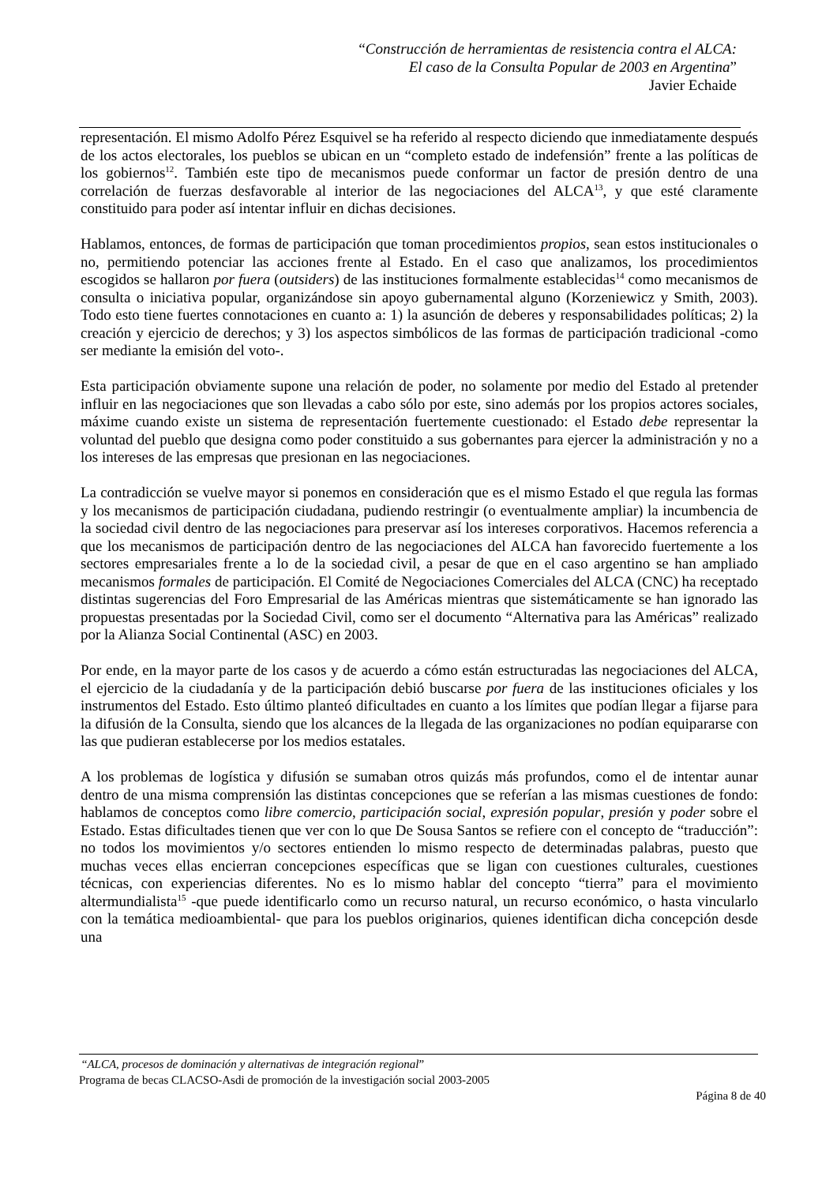“Construcción de herramientas de resistencia contra el ALCA:
El caso de la Consulta Popular de 2003 en Argentina”
Javier Echaide
representación. El mismo Adolfo Pérez Esquivel se ha referido al respecto diciendo que inmediatamente después de los actos electorales, los pueblos se ubican en un “completo estado de indefensión” frente a las políticas de los gobiernos<sup>12</sup>. También este tipo de mecanismos puede conformar un factor de presión dentro de una correlación de fuerzas desfavorable al interior de las negociaciones del ALCA<sup>13</sup>, y que esté claramente constituido para poder así intentar influir en dichas decisiones.
Hablamos, entonces, de formas de participación que toman procedimientos propios, sean estos institucionales o no, permitiendo potenciar las acciones frente al Estado. En el caso que analizamos, los procedimientos escogidos se hallaron por fuera (outsiders) de las instituciones formalmente establecidas<sup>14</sup> como mecanismos de consulta o iniciativa popular, organizándose sin apoyo gubernamental alguno (Korzeniewicz y Smith, 2003). Todo esto tiene fuertes connotaciones en cuanto a: 1) la asunción de deberes y responsabilidades políticas; 2) la creación y ejercicio de derechos; y 3) los aspectos simbólicos de las formas de participación tradicional -como ser mediante la emisión del voto-.
Esta participación obviamente supone una relación de poder, no solamente por medio del Estado al pretender influir en las negociaciones que son llevadas a cabo sólo por este, sino además por los propios actores sociales, máxime cuando existe un sistema de representación fuertemente cuestionado: el Estado debe representar la voluntad del pueblo que designa como poder constituido a sus gobernantes para ejercer la administración y no a los intereses de las empresas que presionan en las negociaciones.
La contradicción se vuelve mayor si ponemos en consideración que es el mismo Estado el que regula las formas y los mecanismos de participación ciudadana, pudiendo restringir (o eventualmente ampliar) la incumbencia de la sociedad civil dentro de las negociaciones para preservar así los intereses corporativos. Hacemos referencia a que los mecanismos de participación dentro de las negociaciones del ALCA han favorecido fuertemente a los sectores empresariales frente a lo de la sociedad civil, a pesar de que en el caso argentino se han ampliado mecanismos formales de participación. El Comité de Negociaciones Comerciales del ALCA (CNC) ha receptado distintas sugerencias del Foro Empresarial de las Américas mientras que sistemáticamente se han ignorado las propuestas presentadas por la Sociedad Civil, como ser el documento “Alternativa para las Américas” realizado por la Alianza Social Continental (ASC) en 2003.
Por ende, en la mayor parte de los casos y de acuerdo a cómo están estructuradas las negociaciones del ALCA, el ejercicio de la ciudadanía y de la participación debió buscarse por fuera de las instituciones oficiales y los instrumentos del Estado. Esto último planteó dificultades en cuanto a los límites que podían llegar a fijarse para la difusión de la Consulta, siendo que los alcances de la llegada de las organizaciones no podían equipararse con las que pudieran establecerse por los medios estatales.
A los problemas de logística y difusión se sumaban otros quizás más profundos, como el de intentar aunar dentro de una misma comprensión las distintas concepciones que se referían a las mismas cuestiones de fondo: hablamos de conceptos como libre comercio, participación social, expresión popular, presión y poder sobre el Estado. Estas dificultades tienen que ver con lo que De Sousa Santos se refiere con el concepto de “traducción”: no todos los movimientos y/o sectores entienden lo mismo respecto de determinadas palabras, puesto que muchas veces ellas encierran concepciones específicas que se ligan con cuestiones culturales, cuestiones técnicas, con experiencias diferentes. No es lo mismo hablar del concepto “tierra” para el movimiento altermundialista<sup>15</sup> -que puede identificarlo como un recurso natural, un recurso económico, o hasta vincularlo con la temática medioambiental- que para los pueblos originarios, quienes identifican dicha concepción desde una
“ALCA, procesos de dominación y alternativas de integración regional”
Programa de becas CLACSO-Asdi de promoción de la investigación social 2003-2005
Página 8 de 40